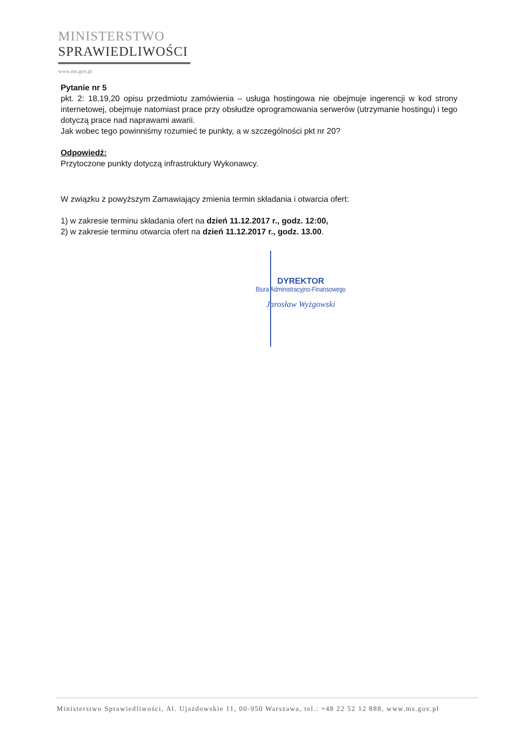MINISTERSTWO
SPRAWIEDLIWOŚCI
www.ms.gov.pl
Pytanie nr 5
pkt. 2: 18,19,20 opisu przedmiotu zamówienia – usługa hostingowa nie obejmuje ingerencji w kod strony internetowej, obejmuje natomiast prace przy obsłudze oprogramowania serwerów (utrzymanie hostingu) i tego dotyczą prace nad naprawami awarii.
Jak wobec tego powinniśmy rozumieć te punkty, a w szczególności pkt nr 20?
Odpowiedź:
Przytoczone punkty dotyczą infrastruktury Wykonawcy.
W związku z powyższym Zamawiający zmienia termin składania i otwarcia ofert:
1) w zakresie terminu składania ofert na dzień 11.12.2017 r., godz. 12:00,
2) w zakresie terminu otwarcia ofert na dzień 11.12.2017 r., godz. 13.00.
DYREKTOR
Biura Administracyjno-Finansowego
Jarosław Wyżgowski
Ministerstwo Sprawiedliwości, Al. Ujazdowskie 11, 00-950 Warszawa, tel.: +48 22 52 12 888, www.ms.gov.pl